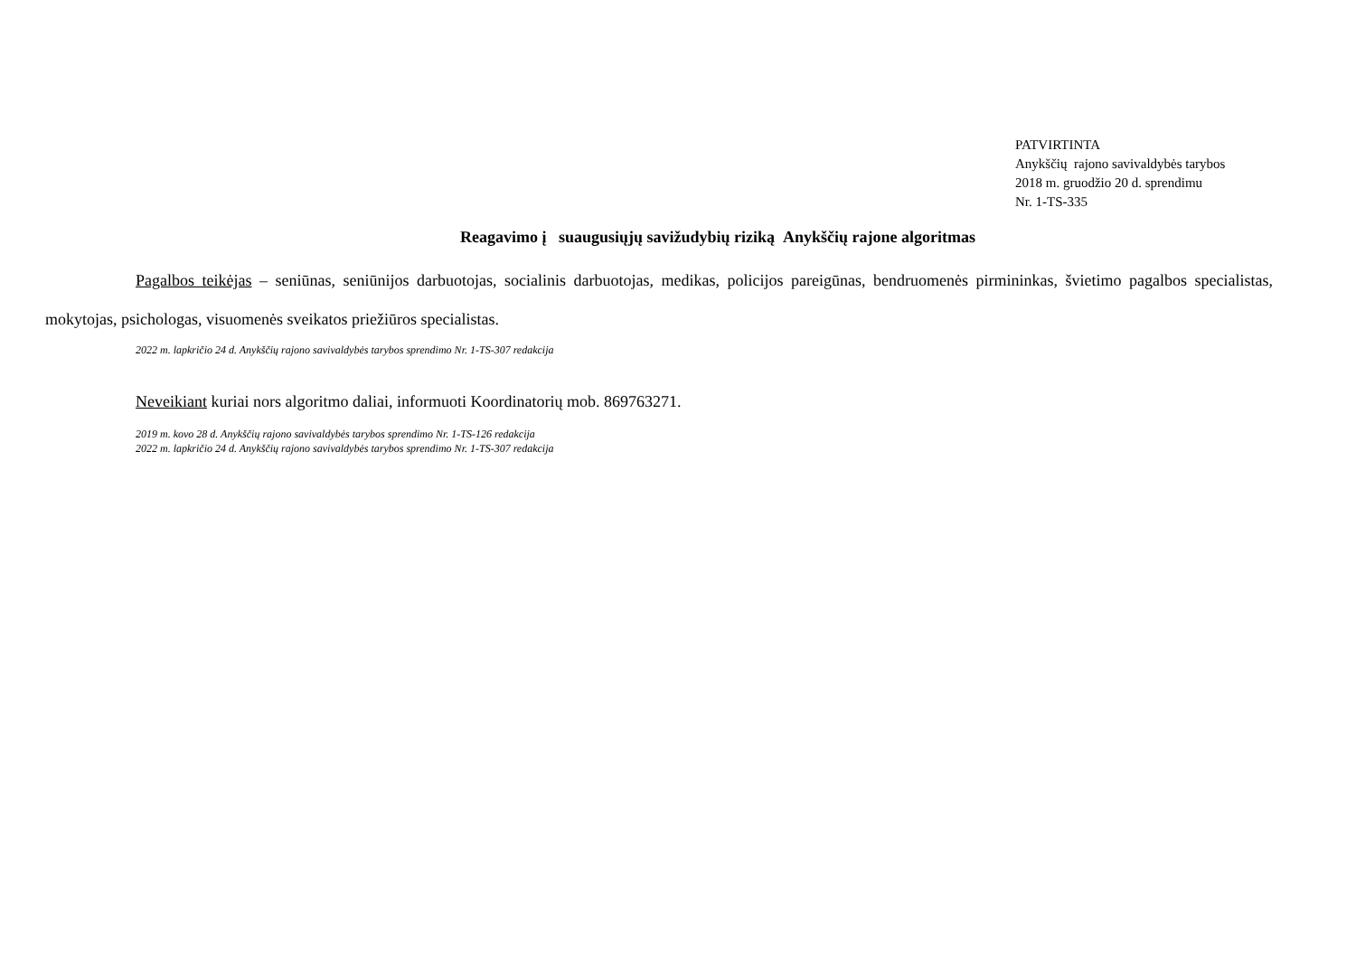PATVIRTINTA
Anykščių rajono savivaldybės tarybos
2018 m. gruodžio 20 d. sprendimu
Nr. 1-TS-335
Reagavimo į suaugusiųjų savižudybių riziką Anykščių rajone algoritmas
Pagalbos teikėjas – seniūnas, seniūnijos darbuotojas, socialinis darbuotojas, medikas, policijos pareigūnas, bendruomenės pirmininkas, švietimo pagalbos specialistas, mokytojas, psichologas, visuomenės sveikatos priežiūros specialistas.
2022 m. lapkričio 24 d. Anykščių rajono savivaldybės tarybos sprendimo Nr. 1-TS-307 redakcija
Neveikiant kuriai nors algoritmo daliai, informuoti Koordinatorių mob. 869763271.
2019 m. kovo 28 d. Anykščių rajono savivaldybės tarybos sprendimo Nr. 1-TS-126 redakcija
2022 m. lapkričio 24 d. Anykščių rajono savivaldybės tarybos sprendimo Nr. 1-TS-307 redakcija